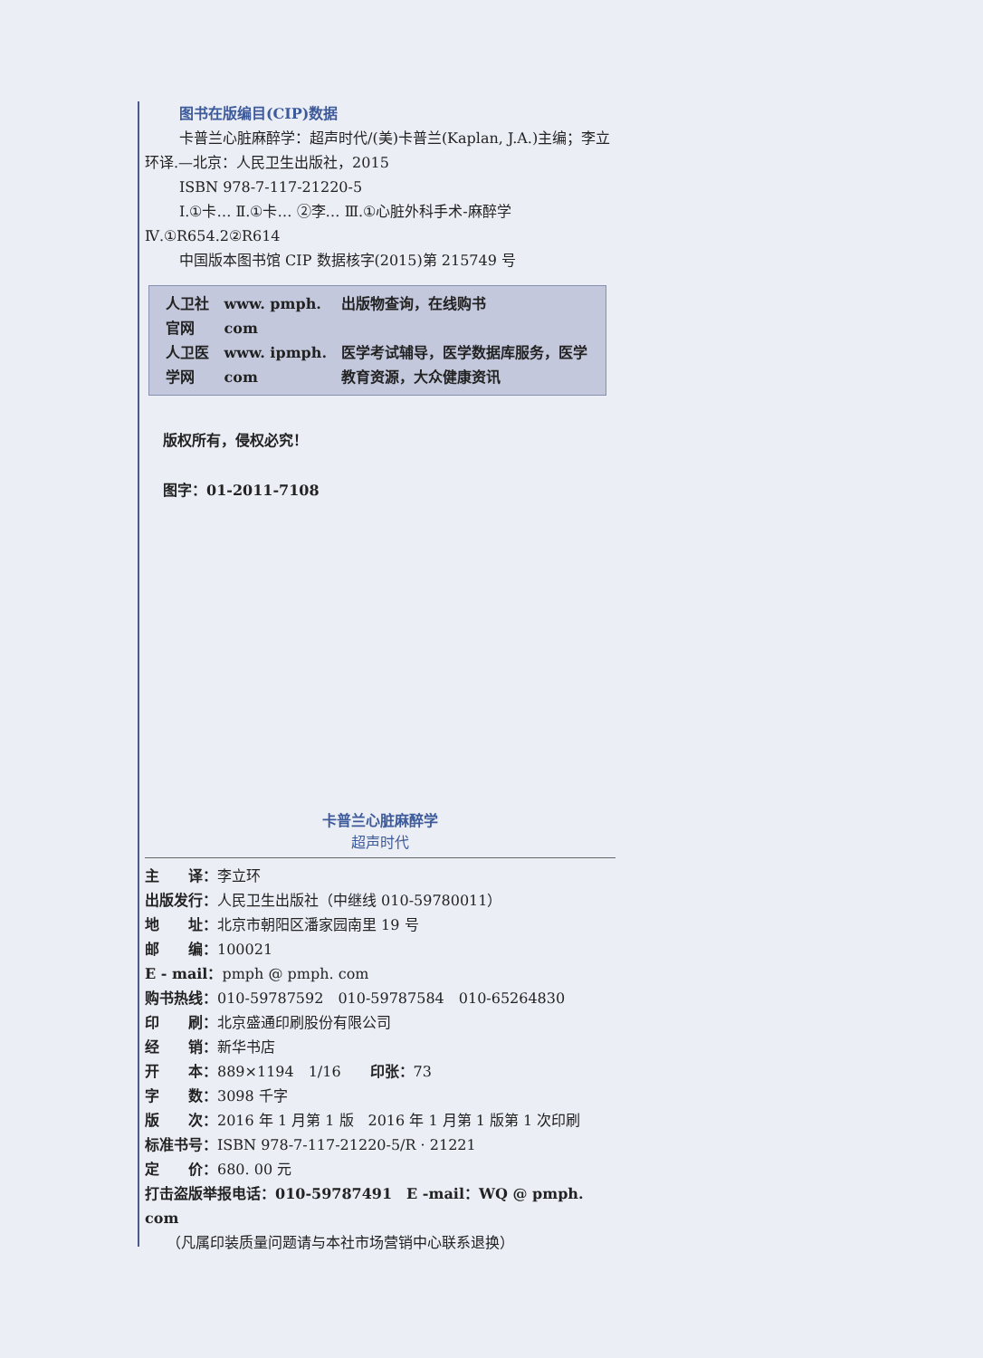图书在版编目(CIP)数据
卡普兰心脏麻醉学：超声时代/(美)卡普兰(Kaplan, J.A.)主编；李立环译.—北京：人民卫生出版社，2015
ISBN 978-7-117-21220-5
Ⅰ.①卡… Ⅱ.①卡… ②李… Ⅲ.①心脏外科手术-麻醉学 Ⅳ.①R654.2②R614
中国版本图书馆 CIP 数据核字(2015)第 215749 号
| 人卫社官网 | www. pmph. com | 出版物查询，在线购书 |
| 人卫医学网 | www. ipmph. com | 医学考试辅导，医学数据库服务，医学教育资源，大众健康资讯 |
版权所有，侵权必究！
图字：01-2011-7108
卡普兰心脏麻醉学
超声时代
主　　译：李立环
出版发行：人民卫生出版社（中继线 010-59780011）
地　　址：北京市朝阳区潘家园南里 19 号
邮　　编：100021
E - mail：pmph @ pmph. com
购书热线：010-59787592　010-59787584　010-65264830
印　　刷：北京盛通印刷股份有限公司
经　　销：新华书店
开　　本：889×1194　1/16　　印张：73
字　　数：3098 千字
版　　次：2016 年 1 月第 1 版　2016 年 1 月第 1 版第 1 次印刷
标准书号：ISBN 978-7-117-21220-5/R · 21221
定　　价：680. 00 元
打击盗版举报电话：010-59787491　E -mail：WQ @ pmph. com
（凡属印装质量问题请与本社市场营销中心联系退换）